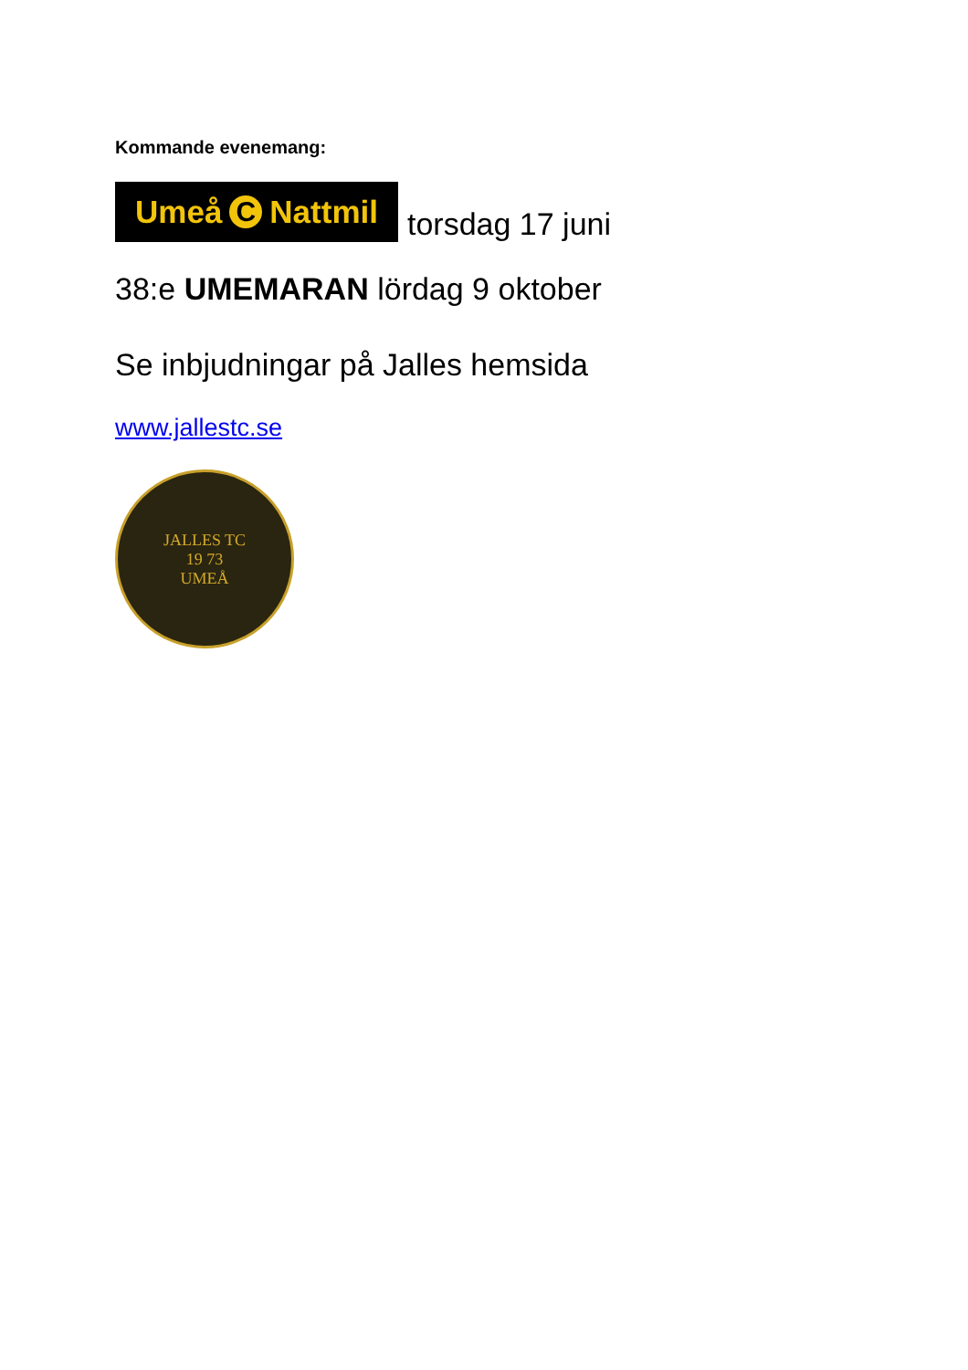Kommande evenemang:
Umeå C Nattmil
torsdag 17 juni
38:e UMEMARAN lördag 9 oktober
Se inbjudningar på Jalles hemsida
www.jallestc.se
JALLES TC
19 73
UMEÅ